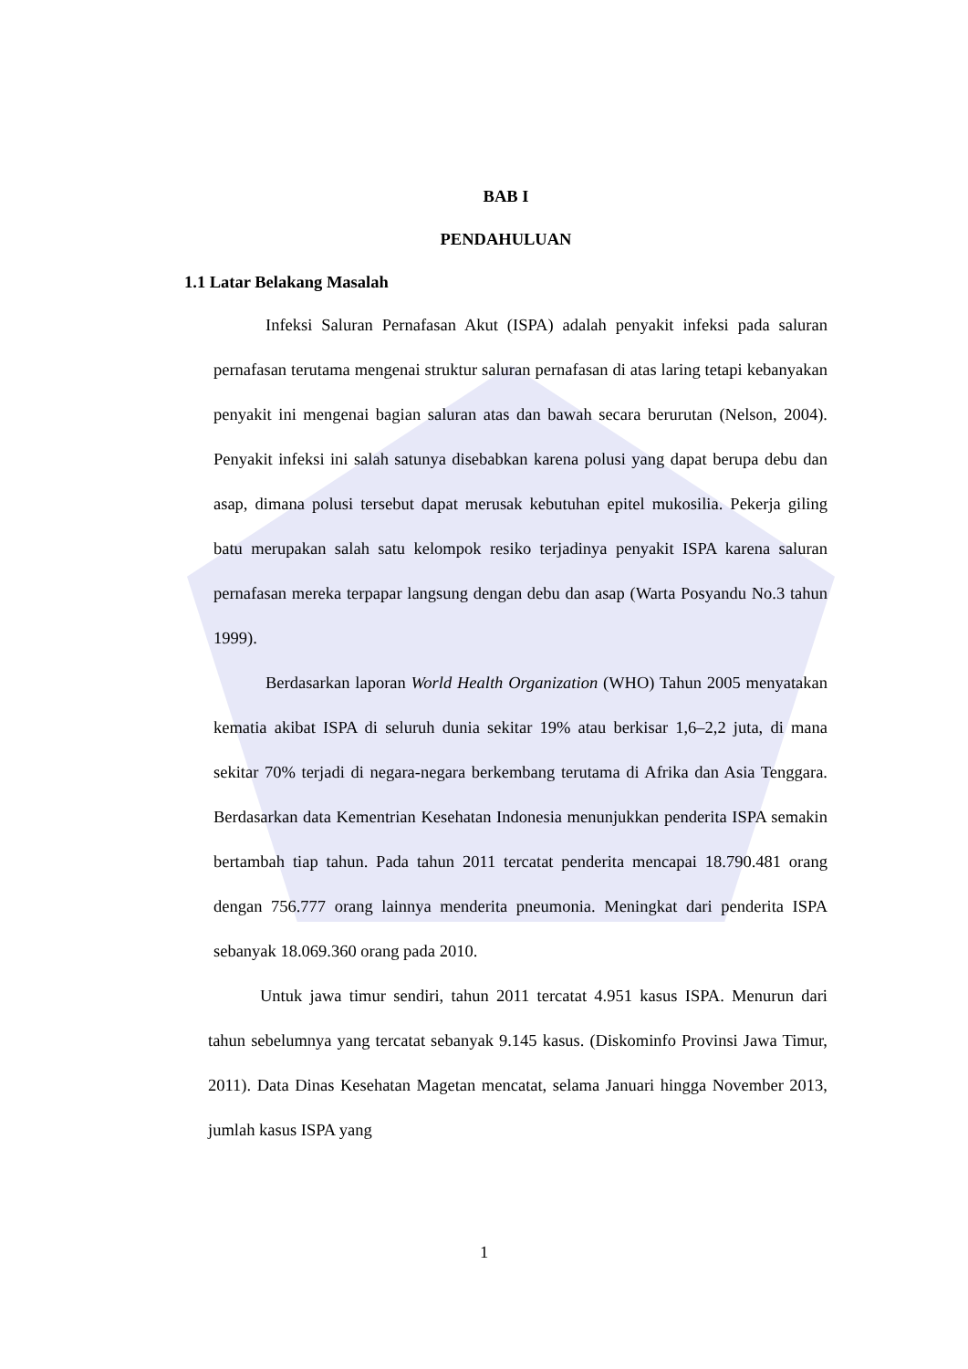BAB I
PENDAHULUAN
1.1 Latar Belakang Masalah
Infeksi Saluran Pernafasan Akut (ISPA) adalah penyakit infeksi pada saluran pernafasan terutama mengenai struktur saluran pernafasan di atas laring tetapi kebanyakan penyakit ini mengenai bagian saluran atas dan bawah secara berurutan (Nelson, 2004). Penyakit infeksi ini salah satunya disebabkan karena polusi yang dapat berupa debu dan asap, dimana polusi tersebut dapat merusak kebutuhan epitel mukosilia. Pekerja giling batu merupakan salah satu kelompok resiko terjadinya penyakit ISPA karena saluran pernafasan mereka terpapar langsung dengan debu dan asap (Warta Posyandu No.3 tahun 1999).
Berdasarkan laporan World Health Organization (WHO) Tahun 2005 menyatakan kematia akibat ISPA di seluruh dunia sekitar 19% atau berkisar 1,6–2,2 juta, di mana sekitar 70% terjadi di negara-negara berkembang terutama di Afrika dan Asia Tenggara. Berdasarkan data Kementrian Kesehatan Indonesia menunjukkan penderita ISPA semakin bertambah tiap tahun. Pada tahun 2011 tercatat penderita mencapai 18.790.481 orang dengan 756.777 orang lainnya menderita pneumonia. Meningkat dari penderita ISPA sebanyak 18.069.360 orang pada 2010.
Untuk jawa timur sendiri, tahun 2011 tercatat 4.951 kasus ISPA. Menurun dari tahun sebelumnya yang tercatat sebanyak 9.145 kasus. (Diskominfo Provinsi Jawa Timur, 2011). Data Dinas Kesehatan Magetan mencatat, selama Januari hingga November 2013, jumlah kasus ISPA yang
1